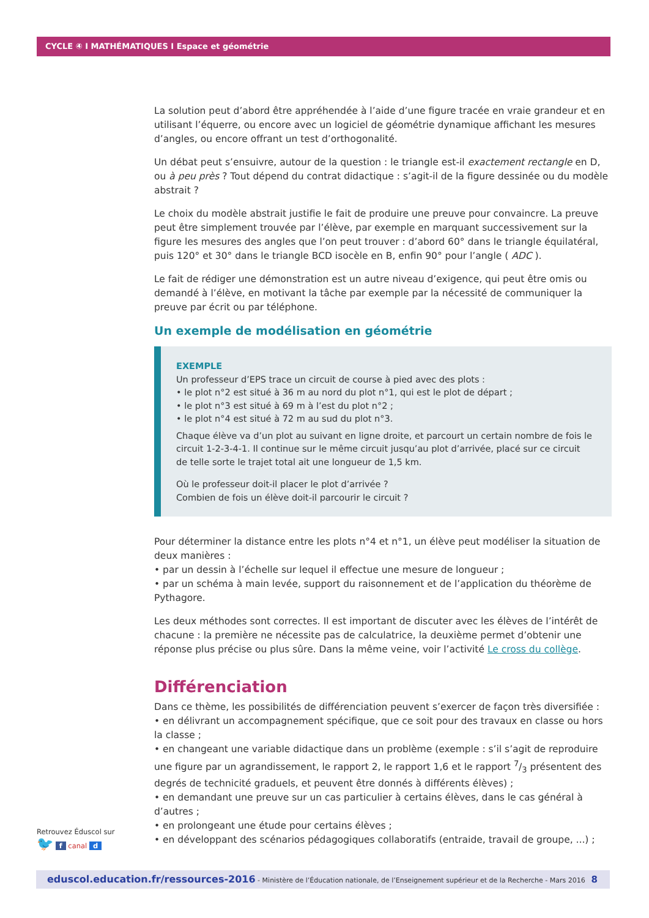CYCLE ④ I MATHÉMATIQUES I Espace et géométrie
La solution peut d’abord être appréhendée à l’aide d’une figure tracée en vraie grandeur et en utilisant l’équerre, ou encore avec un logiciel de géométrie dynamique affichant les mesures d’angles, ou encore offrant un test d’orthogonalité.
Un débat peut s’ensuivre, autour de la question : le triangle est-il exactement rectangle en D, ou à peu près ? Tout dépend du contrat didactique : s’agit-il de la figure dessinée ou du modèle abstrait ?
Le choix du modèle abstrait justifie le fait de produire une preuve pour convaincre. La preuve peut être simplement trouvée par l’élève, par exemple en marquant successivement sur la figure les mesures des angles que l’on peut trouver : d’abord 60° dans le triangle équilatéral, puis 120° et 30° dans le triangle BCD isocèle en B, enfin 90° pour l’angle ( ADC ).
Le fait de rédiger une démonstration est un autre niveau d’exigence, qui peut être omis ou demandé à l’élève, en motivant la tâche par exemple par la nécessité de communiquer la preuve par écrit ou par téléphone.
Un exemple de modélisation en géométrie
EXEMPLE
Un professeur d’EPS trace un circuit de course à pied avec des plots :
• le plot n°2 est situé à 36 m au nord du plot n°1, qui est le plot de départ ;
• le plot n°3 est situé à 69 m à l’est du plot n°2 ;
• le plot n°4 est situé à 72 m au sud du plot n°3.
Chaque élève va d’un plot au suivant en ligne droite, et parcourt un certain nombre de fois le circuit 1-2-3-4-1. Il continue sur le même circuit jusqu’au plot d’arrivée, placé sur ce circuit de telle sorte le trajet total ait une longueur de 1,5 km.
Où le professeur doit-il placer le plot d’arrivée ?
Combien de fois un élève doit-il parcourir le circuit ?
Pour déterminer la distance entre les plots n°4 et n°1, un élève peut modéliser la situation de deux manières :
• par un dessin à l’échelle sur lequel il effectue une mesure de longueur ;
• par un schéma à main levée, support du raisonnement et de l’application du théorème de Pythagore.
Les deux méthodes sont correctes. Il est important de discuter avec les élèves de l’intérêt de chacune : la première ne nécessite pas de calculatrice, la deuxième permet d’obtenir une réponse plus précise ou plus sûre. Dans la même veine, voir l’activité Le cross du collège.
Différenciation
Dans ce thème, les possibilités de différenciation peuvent s’exercer de façon très diversifiée :
• en délivrant un accompagnement spécifique, que ce soit pour des travaux en classe ou hors la classe ;
• en changeant une variable didactique dans un problème (exemple : s’il s’agit de reproduire une figure par un agrandissement, le rapport 2, le rapport 1,6 et le rapport 7/3 présentent des degrés de technicité graduels, et peuvent être donnés à différents élèves) ;
• en demandant une preuve sur un cas particulier à certains élèves, dans le cas général à d’autres ;
• en prolongeant une étude pour certains élèves ;
• en développant des scénarios pédagogiques collaboratifs (entraide, travail de groupe, ...) ;
Retrouvez Éduscol sur
🐦 f canal d
eduscol.education.fr/ressources-2016 - Ministère de l’Éducation nationale, de l’Enseignement supérieur et de la Recherche - Mars 2016 8